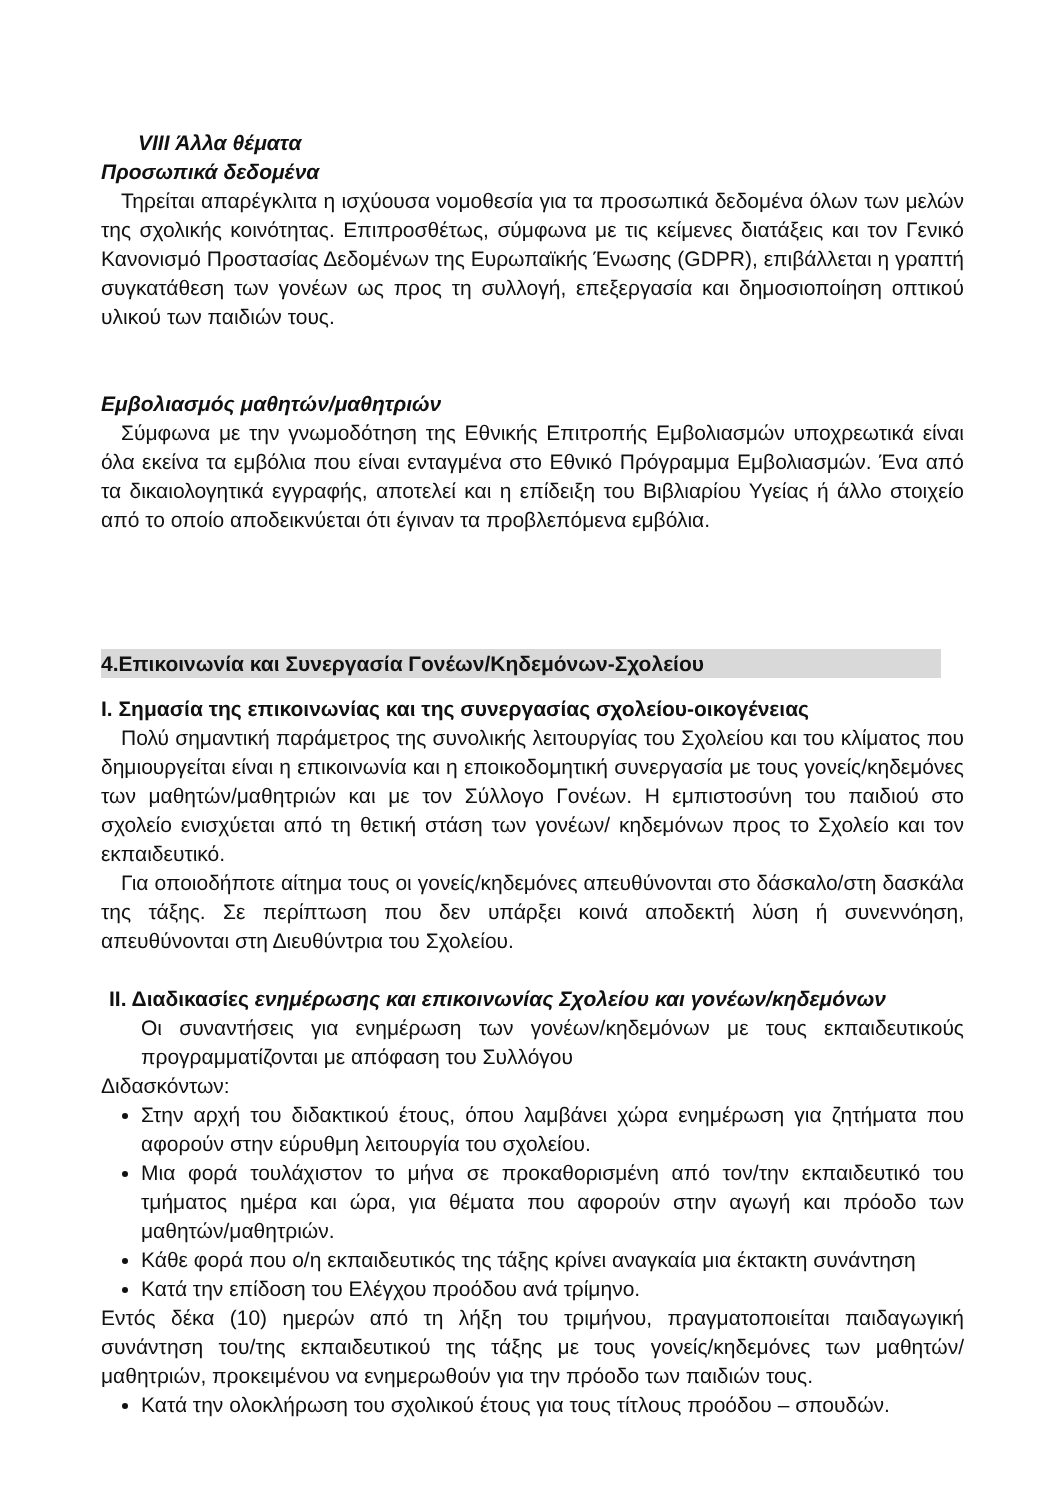VIII Άλλα θέματα
Προσωπικά δεδομένα
Τηρείται απαρέγκλιτα η ισχύουσα νομοθεσία για τα προσωπικά δεδομένα όλων των μελών της σχολικής κοινότητας. Επιπροσθέτως, σύμφωνα με τις κείμενες διατάξεις και τον Γενικό Κανονισμό Προστασίας Δεδομένων της Ευρωπαϊκής Ένωσης (GDPR), επιβάλλεται η γραπτή συγκατάθεση των γονέων ως προς τη συλλογή, επεξεργασία και δημοσιοποίηση οπτικού υλικού των παιδιών τους.
Εμβολιασμός μαθητών/μαθητριών
Σύμφωνα με την γνωμοδότηση της Εθνικής Επιτροπής Εμβολιασμών υποχρεωτικά είναι όλα εκείνα τα εμβόλια που είναι ενταγμένα στο Εθνικό Πρόγραμμα Εμβολιασμών. Ένα από τα δικαιολογητικά εγγραφής, αποτελεί και η επίδειξη του Βιβλιαρίου Υγείας ή άλλο στοιχείο από το οποίο αποδεικνύεται ότι έγιναν τα προβλεπόμενα εμβόλια.
4.Επικοινωνία και Συνεργασία Γονέων/Κηδεμόνων-Σχολείου
Ι. Σημασία της επικοινωνίας και της συνεργασίας σχολείου-οικογένειας
Πολύ σημαντική παράμετρος της συνολικής λειτουργίας του Σχολείου και του κλίματος που δημιουργείται είναι η επικοινωνία και η εποικοδομητική συνεργασία με τους γονείς/κηδεμόνες των μαθητών/μαθητριών και με τον Σύλλογο Γονέων. Η εμπιστοσύνη του παιδιού στο σχολείο ενισχύεται από τη θετική στάση των γονέων/ κηδεμόνων προς το Σχολείο και τον εκπαιδευτικό.
Για οποιοδήποτε αίτημα τους οι γονείς/κηδεμόνες απευθύνονται στο δάσκαλο/στη δασκάλα της τάξης. Σε περίπτωση που δεν υπάρξει κοινά αποδεκτή λύση ή συνεννόηση, απευθύνονται στη Διευθύντρια του Σχολείου.
ΙΙ. Διαδικασίες ενημέρωσης και επικοινωνίας Σχολείου και γονέων/κηδεμόνων
Οι συναντήσεις για ενημέρωση των γονέων/κηδεμόνων με τους εκπαιδευτικούς προγραμματίζονται με απόφαση του Συλλόγου
Διδασκόντων:
Στην αρχή του διδακτικού έτους, όπου λαμβάνει χώρα ενημέρωση για ζητήματα που αφορούν στην εύρυθμη λειτουργία του σχολείου.
Μια φορά τουλάχιστον το μήνα σε προκαθορισμένη από τον/την εκπαιδευτικό του τμήματος ημέρα και ώρα, για θέματα που αφορούν στην αγωγή και πρόοδο των μαθητών/μαθητριών.
Κάθε φορά που ο/η εκπαιδευτικός της τάξης κρίνει αναγκαία μια έκτακτη συνάντηση
Κατά την επίδοση του Ελέγχου προόδου ανά τρίμηνο.
Εντός δέκα (10) ημερών από τη λήξη του τριμήνου, πραγματοποιείται παιδαγωγική συνάντηση του/της εκπαιδευτικού της τάξης με τους γονείς/κηδεμόνες των μαθητών/μαθητριών, προκειμένου να ενημερωθούν για την πρόοδο των παιδιών τους.
Κατά την ολοκλήρωση του σχολικού έτους για τους τίτλους προόδου – σπουδών.